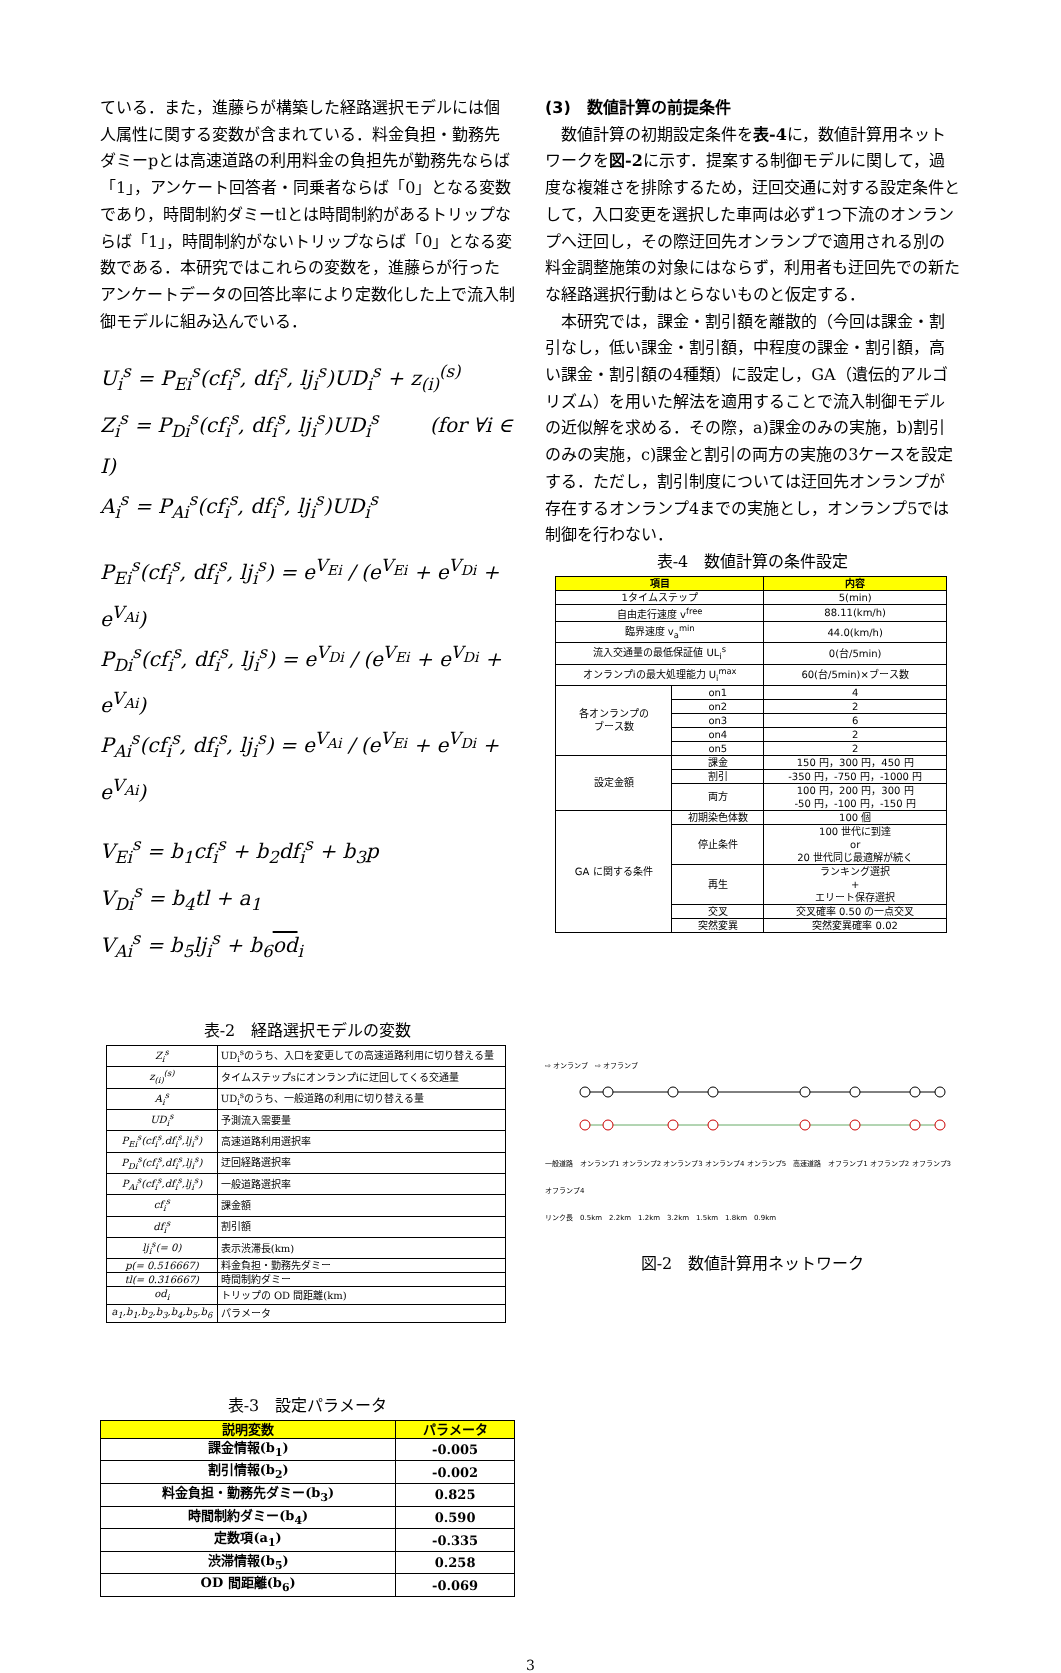ている．また，進藤らが構築した経路選択モデルには個人属性に関する変数が含まれている．料金負担・勤務先ダミーpとは高速道路の利用料金の負担先が勤務先ならば「1」，アンケート回答者・同乗者ならば「0」となる変数であり，時間制約ダミーtlとは時間制約があるトリップならば「1」，時間制約がないトリップならば「0」となる変数である．本研究ではこれらの変数を，進藤らが行ったアンケートデータの回答比率により定数化した上で流入制御モデルに組み込んでいる．
U<sub>i</sub><sup>s</sup> = P<sub>Ei</sub><sup>s</sup>(cf<sub>i</sub><sup>s</sup>, df<sub>i</sub><sup>s</sup>, lj<sub>i</sub><sup>s</sup>)UD<sub>i</sub><sup>s</sup> + z<sub>(i)</sub><sup>(s)</sup>
Z<sub>i</sub><sup>s</sup> = P<sub>Di</sub><sup>s</sup>(cf<sub>i</sub><sup>s</sup>, df<sub>i</sub><sup>s</sup>, lj<sub>i</sub><sup>s</sup>)UD<sub>i</sub><sup>s</sup> (for ∀i ∈ I)
A<sub>i</sub><sup>s</sup> = P<sub>Ai</sub><sup>s</sup>(cf<sub>i</sub><sup>s</sup>, df<sub>i</sub><sup>s</sup>, lj<sub>i</sub><sup>s</sup>)UD<sub>i</sub><sup>s</sup>
P<sub>Ei</sub><sup>s</sup>(cf<sub>i</sub><sup>s</sup>, df<sub>i</sub><sup>s</sup>, lj<sub>i</sub><sup>s</sup>) = e<sup>V<sub>Ei</sub></sup> / (e<sup>V<sub>Ei</sub></sup> + e<sup>V<sub>Di</sub></sup> + e<sup>V<sub>Ai</sub></sup>)
P<sub>Di</sub><sup>s</sup>(cf<sub>i</sub><sup>s</sup>, df<sub>i</sub><sup>s</sup>, lj<sub>i</sub><sup>s</sup>) = e<sup>V<sub>Di</sub></sup> / (e<sup>V<sub>Ei</sub></sup> + e<sup>V<sub>Di</sub></sup> + e<sup>V<sub>Ai</sub></sup>)
P<sub>Ai</sub><sup>s</sup>(cf<sub>i</sub><sup>s</sup>, df<sub>i</sub><sup>s</sup>, lj<sub>i</sub><sup>s</sup>) = e<sup>V<sub>Ai</sub></sup> / (e<sup>V<sub>Ei</sub></sup> + e<sup>V<sub>Di</sub></sup> + e<sup>V<sub>Ai</sub></sup>)
V<sub>Ei</sub><sup>s</sup> = b<sub>1</sub>cf<sub>i</sub><sup>s</sup> + b<sub>2</sub>df<sub>i</sub><sup>s</sup> + b<sub>3</sub>p
V<sub>Di</sub><sup>s</sup> = b<sub>4</sub>tl + a<sub>1</sub>
V<sub>Ai</sub><sup>s</sup> = b<sub>5</sub>lj<sub>i</sub><sup>s</sup> + b<sub>6</sub>od<sub>i</sub>
表-2　経路選択モデルの変数
| Z<sub>i</sub><sup>s</sup> | UD<sub>i</sub><sup>s</sup>のうち、入口を変更しての高速道路利用に切り替える量 |
| z<sub>(i)</sub><sup>(s)</sup> | タイムステップsにオンランプiに迂回してくる交通量 |
| A<sub>i</sub><sup>s</sup> | UD<sub>i</sub><sup>s</sup>のうち、一般道路の利用に切り替える量 |
| UD<sub>i</sub><sup>s</sup> | 予測流入需要量 |
| P<sub>Ei</sub><sup>s</sup>(cf<sub>i</sub><sup>s</sup>,df<sub>i</sub><sup>s</sup>,lj<sub>i</sub><sup>s</sup>) | 高速道路利用選択率 |
| P<sub>Di</sub><sup>s</sup>(cf<sub>i</sub><sup>s</sup>,df<sub>i</sub><sup>s</sup>,lj<sub>i</sub><sup>s</sup>) | 迂回経路選択率 |
| P<sub>Ai</sub><sup>s</sup>(cf<sub>i</sub><sup>s</sup>,df<sub>i</sub><sup>s</sup>,lj<sub>i</sub><sup>s</sup>) | 一般道路選択率 |
| cf<sub>i</sub><sup>s</sup> | 課金額 |
| df<sub>i</sub><sup>s</sup> | 割引額 |
| lj<sub>i</sub><sup>s</sup>(= 0) | 表示渋滞長(km) |
| p(= 0.516667) | 料金負担・勤務先ダミー |
| tl(= 0.316667) | 時間制約ダミー |
| od<sub>i</sub> | トリップの OD 間距離(km) |
| a<sub>1</sub>,b<sub>1</sub>,b<sub>2</sub>,b<sub>3</sub>,b<sub>4</sub>,b<sub>5</sub>,b<sub>6</sub> | パラメータ |
表-3　設定パラメータ
| 説明変数 | パラメータ |
| --- | --- |
| 課金情報(b<sub>1</sub>) | -0.005 |
| 割引情報(b<sub>2</sub>) | -0.002 |
| 料金負担・勤務先ダミー(b<sub>3</sub>) | 0.825 |
| 時間制約ダミー(b<sub>4</sub>) | 0.590 |
| 定数項(a<sub>1</sub>) | -0.335 |
| 渋滞情報(b<sub>5</sub>) | 0.258 |
| OD 間距離(b<sub>6</sub>) | -0.069 |
(3)　数値計算の前提条件
　数値計算の初期設定条件を表-4に，数値計算用ネットワークを図-2に示す．提案する制御モデルに関して，過度な複雑さを排除するため，迂回交通に対する設定条件として，入口変更を選択した車両は必ず1つ下流のオンランプへ迂回し，その際迂回先オンランプで適用される別の料金調整施策の対象にはならず，利用者も迂回先での新たな経路選択行動はとらないものと仮定する．
　本研究では，課金・割引額を離散的（今回は課金・割引なし，低い課金・割引額，中程度の課金・割引額，高い課金・割引額の4種類）に設定し，GA（遺伝的アルゴリズム）を用いた解法を適用することで流入制御モデルの近似解を求める．その際，a)課金のみの実施，b)割引のみの実施，c)課金と割引の両方の実施の3ケースを設定する．ただし，割引制度については迂回先オンランプが存在するオンランプ4までの実施とし，オンランプ5では制御を行わない．
表-4　数値計算の条件設定
| 項目 | | 内容 |
| --- | --- | --- |
| 1タイムステップ | | 5(min) |
| 自由走行速度 v<sup>free</sup> | | 88.11(km/h) |
| 臨界速度 v<sub>a</sub><sup>min</sup> | | 44.0(km/h) |
| 流入交通量の最低保証値 UL<sub>i</sub><sup>s</sup> | | 0(台/5min) |
| オンランプiの最大処理能力 U<sub>i</sub><sup>max</sup> | | 60(台/5min)×ブース数 |
| 各オンランプの ブース数 | on1 | 4 |
| | on2 | 2 |
| | on3 | 6 |
| | on4 | 2 |
| | on5 | 2 |
| 設定金額 | 課金 | 150 円，300 円，450 円 |
| | 割引 | -350 円，-750 円，-1000 円 |
| | 両方 | 100 円，200 円，300 円 -50 円，-100 円，-150 円 |
| GA に関する条件 | 初期染色体数 | 100 個 |
| | 停止条件 | 100 世代に到達 or 20 世代同じ最適解が続く |
| | 再生 | ランキング選択 + エリート保存選択 |
| | 交叉 | 交叉確率 0.50 の一点交叉 |
| | 突然変異 | 突然変異確率 0.02 |
⇨ オンランプ　⇨ オフランプ
一般道路　オンランプ1 オンランプ2 オンランプ3 オンランプ4 オンランプ5　高速道路　オフランプ1 オフランプ2 オフランプ3 オフランプ4
リンク長　0.5km　2.2km　1.2km　3.2km　1.5km　1.8km　0.9km
図-2　数値計算用ネットワーク
3